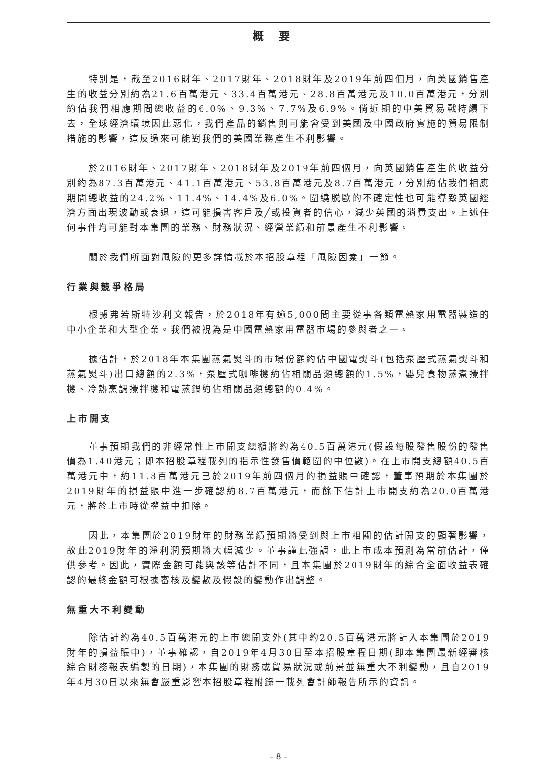概要
特別是，截至2016財年、2017財年、2018財年及2019年前四個月，向美國銷售產生的收益分別約為21.6百萬港元、33.4百萬港元、28.8百萬港元及10.0百萬港元，分別約佔我們相應期間總收益的6.0%、9.3%、7.7%及6.9%。倘近期的中美貿易戰持續下去，全球經濟環境因此惡化，我們產品的銷售則可能會受到美國及中國政府實施的貿易限制措施的影響，這反過來可能對我們的美國業務產生不利影響。
於2016財年、2017財年、2018財年及2019年前四個月，向英國銷售產生的收益分別約為87.3百萬港元、41.1百萬港元、53.8百萬港元及8.7百萬港元，分別約佔我們相應期間總收益的24.2%、11.4%、14.4%及6.0%。圍繞脱歐的不確定性也可能導致英國經濟方面出現波動或衰退，這可能損害客戶及╱或投資者的信心，減少英國的消費支出。上述任何事件均可能對本集團的業務、財務狀況、經營業績和前景產生不利影響。
關於我們所面對風險的更多詳情載於本招股章程「風險因素」一節。
行業與競爭格局
根據弗若斯特沙利文報告，於2018年有逾5,000間主要從事各類電熱家用電器製造的中小企業和大型企業。我們被視為是中國電熱家用電器市場的參與者之一。
據估計，於2018年本集團蒸氣熨斗的市場份額約佔中國電熨斗(包括泵壓式蒸氣熨斗和蒸氣熨斗)出口總額的2.3%，泵壓式咖啡機約佔相關品類總額的1.5%，嬰兒食物蒸煮攪拌機、冷熱烹調攪拌機和電蒸鍋約佔相關品類總額的0.4%。
上市開支
董事預期我們的非經常性上市開支總額將約為40.5百萬港元(假設每股發售股份的發售價為1.40港元；即本招股章程載列的指示性發售價範圍的中位數)。在上市開支總額40.5百萬港元中，約11.8百萬港元已於2019年前四個月的損益賬中確認，董事預期於本集團於2019財年的損益賬中進一步確認約8.7百萬港元，而餘下估計上市開支約為20.0百萬港元，將於上市時從權益中扣除。
因此，本集團於2019財年的財務業績預期將受到與上市相關的估計開支的顯著影響，故此2019財年的淨利潤預期將大幅減少。董事謹此強調，此上市成本預測為當前估計，僅供參考。因此，實際金額可能與該等估計不同，且本集團於2019財年的綜合全面收益表確認的最終金額可根據審核及變數及假設的變動作出調整。
無重大不利變動
除估計約為40.5百萬港元的上市總開支外(其中約20.5百萬港元將計入本集團於2019財年的損益賬中)，董事確認，自2019年4月30日至本招股章程日期(即本集團最新經審核綜合財務報表編製的日期)，本集團的財務或貿易狀況或前景並無重大不利變動，且自2019年4月30日以來無會嚴重影響本招股章程附錄一載列會計師報告所示的資訊。
– 8 –